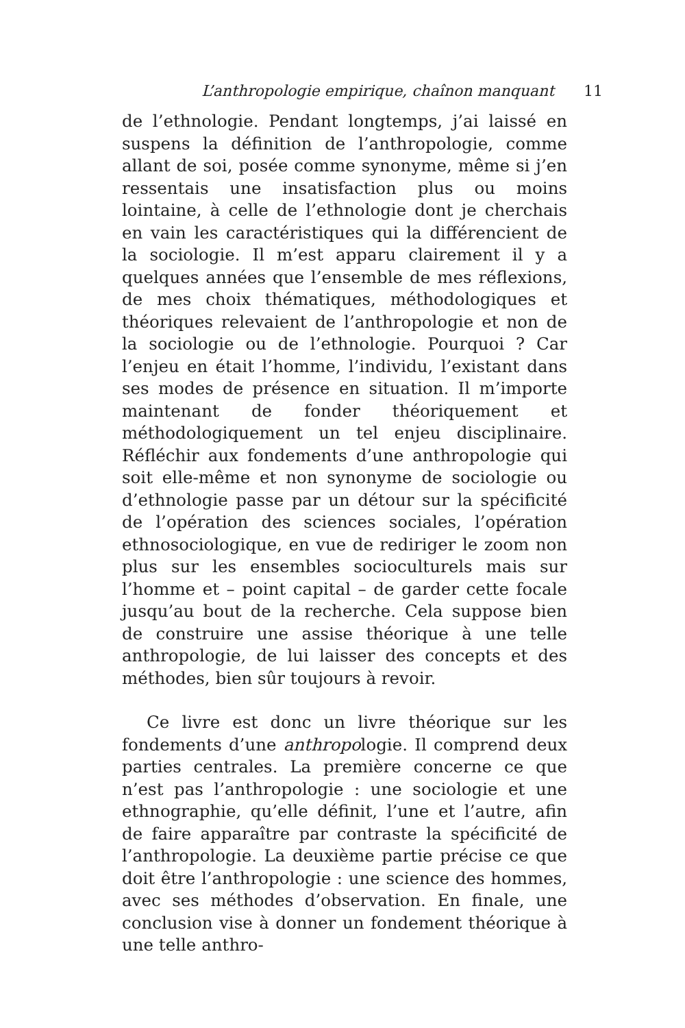L’anthropologie empirique, chaînon manquant 11
de l’ethnologie. Pendant longtemps, j’ai laissé en suspens la définition de l’anthropologie, comme allant de soi, posée comme synonyme, même si j’en ressentais une insatisfaction plus ou moins lointaine, à celle de l’ethnologie dont je cherchais en vain les caractéristiques qui la différencient de la sociologie. Il m’est apparu clairement il y a quelques années que l’ensemble de mes réflexions, de mes choix thématiques, méthodologiques et théoriques relevaient de l’anthropologie et non de la sociologie ou de l’ethnologie. Pourquoi ? Car l’enjeu en était l’homme, l’individu, l’existant dans ses modes de présence en situation. Il m’importe maintenant de fonder théoriquement et méthodologiquement un tel enjeu disciplinaire. Réfléchir aux fondements d’une anthropologie qui soit elle-même et non synonyme de sociologie ou d’ethnologie passe par un détour sur la spécificité de l’opération des sciences sociales, l’opération ethnosociologique, en vue de rediriger le zoom non plus sur les ensembles socioculturels mais sur l’homme et – point capital – de garder cette focale jusqu’au bout de la recherche. Cela suppose bien de construire une assise théorique à une telle anthropologie, de lui laisser des concepts et des méthodes, bien sûr toujours à revoir.
Ce livre est donc un livre théorique sur les fondements d’une anthropologie. Il comprend deux parties centrales. La première concerne ce que n’est pas l’anthropologie : une sociologie et une ethnographie, qu’elle définit, l’une et l’autre, afin de faire apparaître par contraste la spécificité de l’anthropologie. La deuxième partie précise ce que doit être l’anthropologie : une science des hommes, avec ses méthodes d’observation. En finale, une conclusion vise à donner un fondement théorique à une telle anthro-